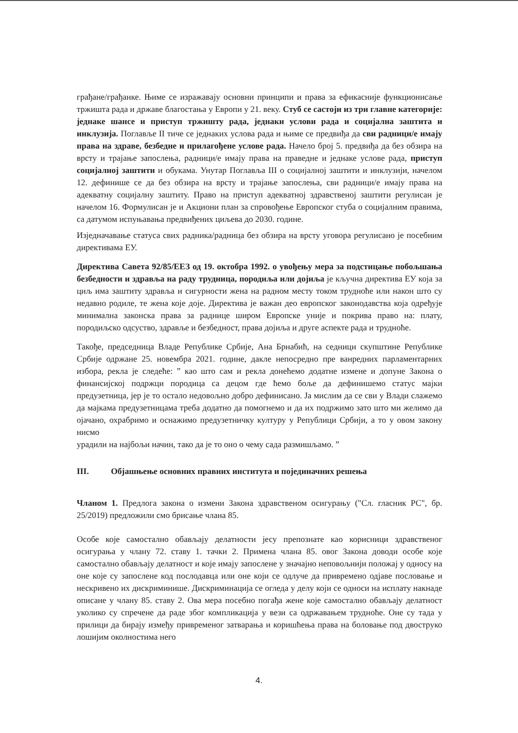грађане/грађанке. Њиме се изражавају основни принципи и права за ефикасније функционисање тржишта рада и државе благостања у Европи у 21. веку. Стуб се састоји из три главне категорије: једнаке шансе и приступ тржишту рада, једнаки услови рада и социјална заштита и инклузија. Поглавље II тиче се једнаких услова рада и њиме се предвиђа да сви радници/е имају права на здраве, безбедне и прилагођене услове рада. Начело број 5. предвиђа да без обзира на врсту и трајање запослења, радници/е имају права на праведне и једнаке услове рада, приступ социјалној заштити и обукама. Унутар Поглавља III о социјалној заштити и инклузији, начелом 12. дефинише се да без обзира на врсту и трајање запослења, сви радници/е имају права на адекватну социјалну заштиту. Право на приступ адекватној здравственој заштити регулисан је начелом 16. Формулисан је и Акциони план за спровођење Европског стуба о социјалним правима, са датумом испуњавања предвиђених циљева до 2030. године.
Изједначавање статуса свих радника/радница без обзира на врсту уговора регулисано је посебним директивама ЕУ.
Директива Савета 92/85/ЕЕЗ од 19. октобра 1992. о увођењу мера за подстицање побољшања безбедности и здравља на раду трудница, породиља или дојиља је кључна директива ЕУ која за циљ има заштиту здравља и сигурности жена на радном месту током трудноће или након што су недавно родиле, те жена које доје. Директива је важан део европског законодавства која одређује минимална законска права за раднице широм Европске уније и покрива право на: плату, породиљско одсуство, здравље и безбедност, права дојиља и друге аспекте рада и трудноће.
Такође, председница Владе Републике Србије, Ана Брнабић, на седници скупштине Републике Србије одржане 25. новембра 2021. године, дакле непосредно пре ванредних парламентарних избора, рекла је следеће: ” као што сам и рекла донећемо додатне измене и допуне Закона о финансијској подржци породица са децом где ћемо боље да дефинишемо статус мајки предузетница, јер је то остало недовољно добро дефинисано. Ја мислим да се сви у Влади слажемо да мајкама предузетницама треба додатно да помогнемо и да их подржимо зато што ми желимо да ојачано, охрабримо и оснажимо предузетничку културу у Републици Србији, а то у овом закону нисмо
урадили на најбољи начин, тако да је то оно о чему сада размишљамо. ”
III. Објашњење основних правних института и појединачних решења
Чланом 1. Предлога закона о измени Закона здравственом осигурању ("Сл. гласник РС", бр. 25/2019) предложили смо брисање члана 85.
Особе које самостално обављају делатности јесу препознате као корисници здравственог осигурања у члану 72. ставу 1. тачки 2. Примена члана 85. овог Закона доводи особе које самостално обављају делатност и које имају запослене у значајно неповољнији положај у односу на оне које су запослене код послодавца или оне који се одлуче да привремено одјаве пословање и нескривено их дискриминише. Дискриминација се огледа у делу који се односи на исплату накнаде описане у члану 85. ставу 2. Ова мера посебно погађа жене које самостално обављају делатност уколико су спречене да раде због компликација у вези са одржавањем трудноће. Оне су тада у прилици да бирају између привременог затварања и коришћења права на боловање под двоструко лошијим околностима него
4.